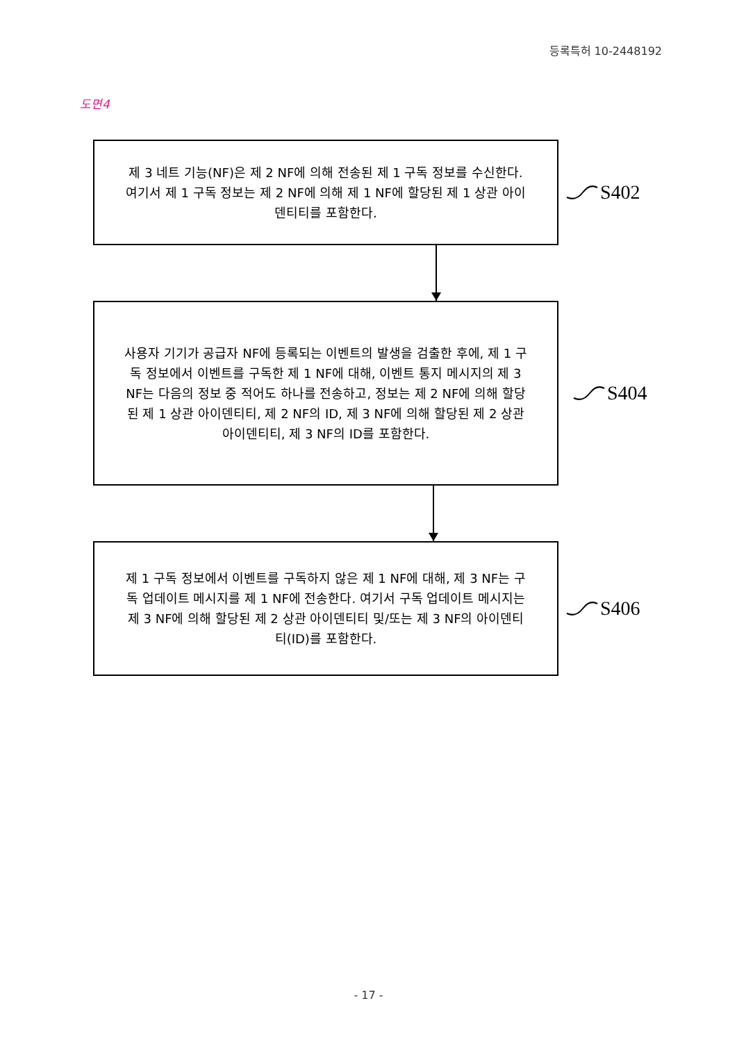등록특허 10-2448192
도면4
제 3 네트 기능(NF)은 제 2 NF에 의해 전송된 제 1 구독 정보를 수신한다. 여기서 제 1 구독 정보는 제 2 NF에 의해 제 1 NF에 할당된 제 1 상관 아이덴티티를 포함한다.
S402
사용자 기기가 공급자 NF에 등록되는 이벤트의 발생을 검출한 후에, 제 1 구독 정보에서 이벤트를 구독한 제 1 NF에 대해, 이벤트 통지 메시지의 제 3 NF는 다음의 정보 중 적어도 하나를 전송하고, 정보는 제 2 NF에 의해 할당된 제 1 상관 아이덴티티, 제 2 NF의 ID, 제 3 NF에 의해 할당된 제 2 상관 아이덴티티, 제 3 NF의 ID를 포함한다.
S404
제 1 구독 정보에서 이벤트를 구독하지 않은 제 1 NF에 대해, 제 3 NF는 구독 업데이트 메시지를 제 1 NF에 전송한다. 여기서 구독 업데이트 메시지는 제 3 NF에 의해 할당된 제 2 상관 아이덴티티 및/또는 제 3 NF의 아이덴티티(ID)를 포함한다.
S406
- 17 -